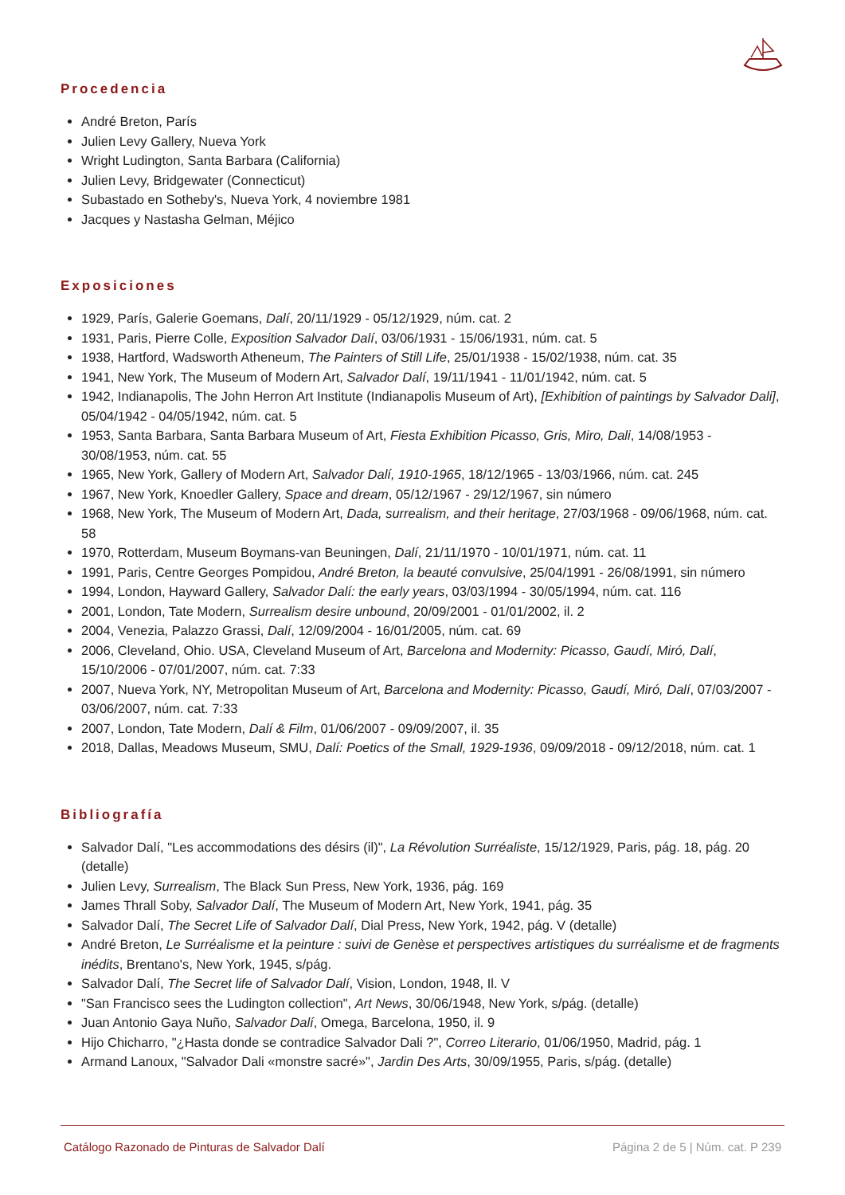Procedencia
André Breton, París
Julien Levy Gallery, Nueva York
Wright Ludington, Santa Barbara (California)
Julien Levy, Bridgewater (Connecticut)
Subastado en Sotheby's, Nueva York, 4 noviembre 1981
Jacques y Nastasha Gelman, Méjico
Exposiciones
1929, París, Galerie Goemans, Dalí, 20/11/1929 - 05/12/1929, núm. cat. 2
1931, Paris, Pierre Colle, Exposition Salvador Dalí, 03/06/1931 - 15/06/1931, núm. cat. 5
1938, Hartford, Wadsworth Atheneum, The Painters of Still Life, 25/01/1938 - 15/02/1938, núm. cat. 35
1941, New York, The Museum of Modern Art, Salvador Dalí, 19/11/1941 - 11/01/1942, núm. cat. 5
1942, Indianapolis, The John Herron Art Institute (Indianapolis Museum of Art), [Exhibition of paintings by Salvador Dali], 05/04/1942 - 04/05/1942, núm. cat. 5
1953, Santa Barbara, Santa Barbara Museum of Art, Fiesta Exhibition Picasso, Gris, Miro, Dali, 14/08/1953 - 30/08/1953, núm. cat. 55
1965, New York, Gallery of Modern Art, Salvador Dalí, 1910-1965, 18/12/1965 - 13/03/1966, núm. cat. 245
1967, New York, Knoedler Gallery, Space and dream, 05/12/1967 - 29/12/1967, sin número
1968, New York, The Museum of Modern Art, Dada, surrealism, and their heritage, 27/03/1968 - 09/06/1968, núm. cat. 58
1970, Rotterdam, Museum Boymans-van Beuningen, Dalí, 21/11/1970 - 10/01/1971, núm. cat. 11
1991, Paris, Centre Georges Pompidou, André Breton, la beauté convulsive, 25/04/1991 - 26/08/1991, sin número
1994, London, Hayward Gallery, Salvador Dalí: the early years, 03/03/1994 - 30/05/1994, núm. cat. 116
2001, London, Tate Modern, Surrealism desire unbound, 20/09/2001 - 01/01/2002, il. 2
2004, Venezia, Palazzo Grassi, Dalí, 12/09/2004 - 16/01/2005, núm. cat. 69
2006, Cleveland, Ohio. USA, Cleveland Museum of Art, Barcelona and Modernity: Picasso, Gaudí, Miró, Dalí, 15/10/2006 - 07/01/2007, núm. cat. 7:33
2007, Nueva York, NY, Metropolitan Museum of Art, Barcelona and Modernity: Picasso, Gaudí, Miró, Dalí, 07/03/2007 - 03/06/2007, núm. cat. 7:33
2007, London, Tate Modern, Dalí & Film, 01/06/2007 - 09/09/2007, il. 35
2018, Dallas, Meadows Museum, SMU, Dalí: Poetics of the Small, 1929-1936, 09/09/2018 - 09/12/2018, núm. cat. 1
Bibliografía
Salvador Dalí, "Les accommodations des désirs (il)", La Révolution Surréaliste, 15/12/1929, Paris, pág. 18, pág. 20 (detalle)
Julien Levy, Surrealism, The Black Sun Press, New York, 1936, pág. 169
James Thrall Soby, Salvador Dalí, The Museum of Modern Art, New York, 1941, pág. 35
Salvador Dalí, The Secret Life of Salvador Dalí, Dial Press, New York, 1942, pág. V (detalle)
André Breton, Le Surréalisme et la peinture : suivi de Genèse et perspectives artistiques du surréalisme et de fragments inédits, Brentano's, New York, 1945, s/pág.
Salvador Dalí, The Secret life of Salvador Dalí, Vision, London, 1948, Il. V
"San Francisco sees the Ludington collection", Art News, 30/06/1948, New York, s/pág. (detalle)
Juan Antonio Gaya Nuño, Salvador Dalí, Omega, Barcelona, 1950, il. 9
Hijo Chicharro, "¿Hasta donde se contradice Salvador Dali ?", Correo Literario, 01/06/1950, Madrid, pág. 1
Armand Lanoux, "Salvador Dali «monstre sacré»", Jardin Des Arts, 30/09/1955, Paris, s/pág. (detalle)
Catálogo Razonado de Pinturas de Salvador Dalí Página 2 de 5 | Núm. cat. P 239